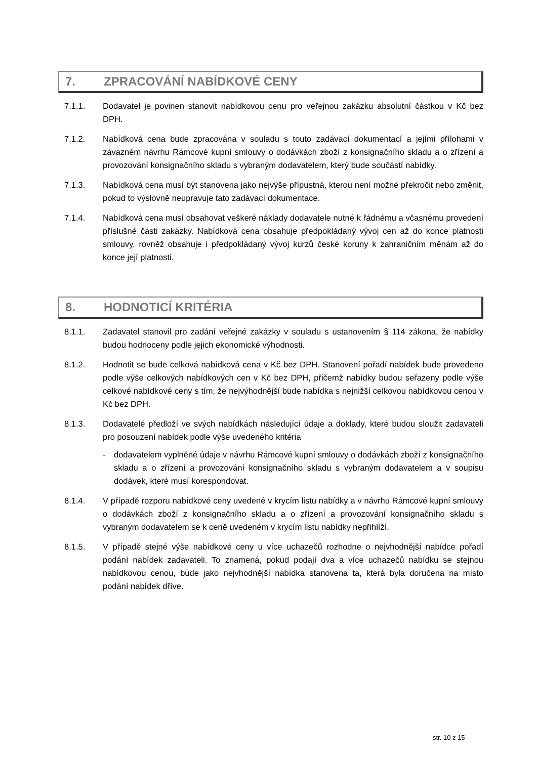7. ZPRACOVÁNÍ NABÍDKOVÉ CENY
7.1.1. Dodavatel je povinen stanovit nabídkovou cenu pro veřejnou zakázku absolutní částkou v Kč bez DPH.
7.1.2. Nabídková cena bude zpracována v souladu s touto zadávací dokumentací a jejími přílohami v závazném návrhu Rámcové kupní smlouvy o dodávkách zboží z konsignačního skladu a o zřízení a provozování konsignačního skladu s vybraným dodavatelem, který bude součástí nabídky.
7.1.3. Nabídková cena musí být stanovena jako nejvýše přípustná, kterou není možné překročit nebo změnit, pokud to výslovně neupravuje tato zadávací dokumentace.
7.1.4. Nabídková cena musí obsahovat veškeré náklady dodavatele nutné k řádnému a včasnému provedení příslušné části zakázky. Nabídková cena obsahuje předpokládaný vývoj cen až do konce platnosti smlouvy, rovněž obsahuje i předpokládaný vývoj kurzů české koruny k zahraničním měnám až do konce její platnosti.
8. HODNOTICÍ KRITÉRIA
8.1.1. Zadavatel stanovil pro zadání veřejné zakázky v souladu s ustanovením § 114 zákona, že nabídky budou hodnoceny podle jejich ekonomické výhodnosti.
8.1.2. Hodnotit se bude celková nabídková cena v Kč bez DPH. Stanovení pořadí nabídek bude provedeno podle výše celkových nabídkových cen v Kč bez DPH, přičemž nabídky budou seřazeny podle výše celkové nabídkové ceny s tím, že nejvýhodnější bude nabídka s nejnižší celkovou nabídkovou cenou v Kč bez DPH.
8.1.3. Dodavatelé předloží ve svých nabídkách následující údaje a doklady, které budou sloužit zadavateli pro posouzení nabídek podle výše uvedeného kritéria
- dodavatelem vyplněné údaje v návrhu Rámcové kupní smlouvy o dodávkách zboží z konsignačního skladu a o zřízení a provozování konsignačního skladu s vybraným dodavatelem a v soupisu dodávek, které musí korespondovat.
8.1.4. V případě rozporu nabídkové ceny uvedené v krycím listu nabídky a v návrhu Rámcové kupní smlouvy o dodávkách zboží z konsignačního skladu a o zřízení a provozování konsignačního skladu s vybraným dodavatelem se k ceně uvedeném v krycím listu nabídky nepřihlíží.
8.1.5. V případě stejné výše nabídkové ceny u více uchazečů rozhodne o nejvhodnější nabídce pořadí podání nabídek zadavateli. To znamená, pokud podají dva a více uchazečů nabídku se stejnou nabídkovou cenou, bude jako nejvhodnější nabídka stanovena ta, která byla doručena na místo podání nabídek dříve.
str. 10 z 15